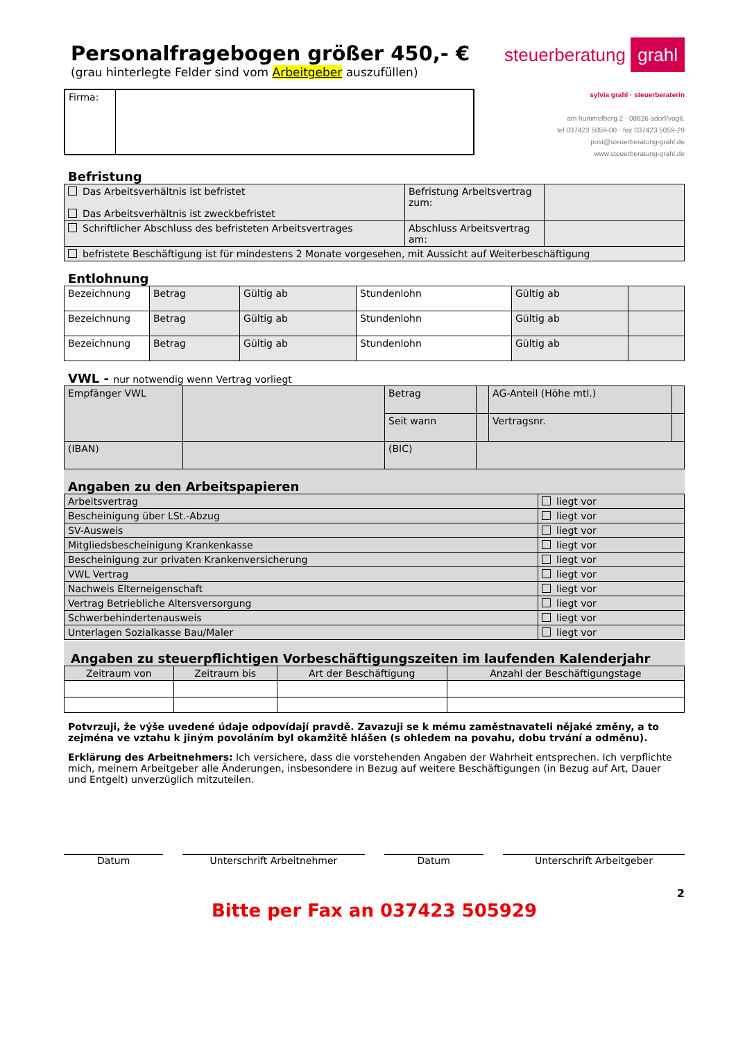Personalfragebogen größer 450,- €
(grau hinterlegte Felder sind vom Arbeitgeber auszufüllen)
steuerberatung grahl
| Firma: | |
sylvia grahl · steuerberaterin
am hummelberg 2 · 08626 adorf/vogtl.
tel 037423 5059-00 · fax 037423 5059-29
post@steuerberatung-grahl.de
www.steuerberatung-grahl.de
Befristung
| Das Arbeitsverhältnis ist befristet Das Arbeitsverhältnis ist zweckbefristet | Befristung Arbeitsvertrag zum: | |
| Schriftlicher Abschluss des befristeten Arbeitsvertrages | Abschluss Arbeitsvertrag am: | |
| befristete Beschäftigung ist für mindestens 2 Monate vorgesehen, mit Aussicht auf Weiterbeschäftigung | | |
Entlohnung
| Bezeichnung | Betrag | Gültig ab | Stundenlohn | Gültig ab | |
| Bezeichnung | Betrag | Gültig ab | Stundenlohn | Gültig ab | |
| Bezeichnung | Betrag | Gültig ab | Stundenlohn | Gültig ab | |
VWL - nur notwendig wenn Vertrag vorliegt
| Empfänger VWL | | Betrag | | AG-Anteil (Höhe mtl.) | |
| | | Seit wann | | Vertragsnr. | |
| (IBAN) | | (BIC) | | | |
Angaben zu den Arbeitspapieren
| Arbeitsvertrag | liegt vor |
| Bescheinigung über LSt.-Abzug | liegt vor |
| SV-Ausweis | liegt vor |
| Mitgliedsbescheinigung Krankenkasse | liegt vor |
| Bescheinigung zur privaten Krankenversicherung | liegt vor |
| VWL Vertrag | liegt vor |
| Nachweis Elterneigenschaft | liegt vor |
| Vertrag Betriebliche Altersversorgung | liegt vor |
| Schwerbehindertenausweis | liegt vor |
| Unterlagen Sozialkasse Bau/Maler | liegt vor |
Angaben zu steuerpflichtigen Vorbeschäftigungszeiten im laufenden Kalenderjahr
| Zeitraum von | Zeitraum bis | Art der Beschäftigung | Anzahl der Beschäftigungstage |
Potvrzuji, že výše uvedené údaje odpovídají pravdě. Zavazuji se k mému zaměstnavateli nějaké změny, a to zejména ve vztahu k jiným povoláním byl okamžitě hlášen (s ohledem na povahu, dobu trvání a odměnu).
Erklärung des Arbeitnehmers: Ich versichere, dass die vorstehenden Angaben der Wahrheit entsprechen. Ich verpflichte mich, meinem Arbeitgeber alle Änderungen, insbesondere in Bezug auf weitere Beschäftigungen (in Bezug auf Art, Dauer und Entgelt) unverzüglich mitzuteilen.
Datum Unterschrift Arbeitnehmer Datum Unterschrift Arbeitgeber
2
Bitte per Fax an 037423 505929